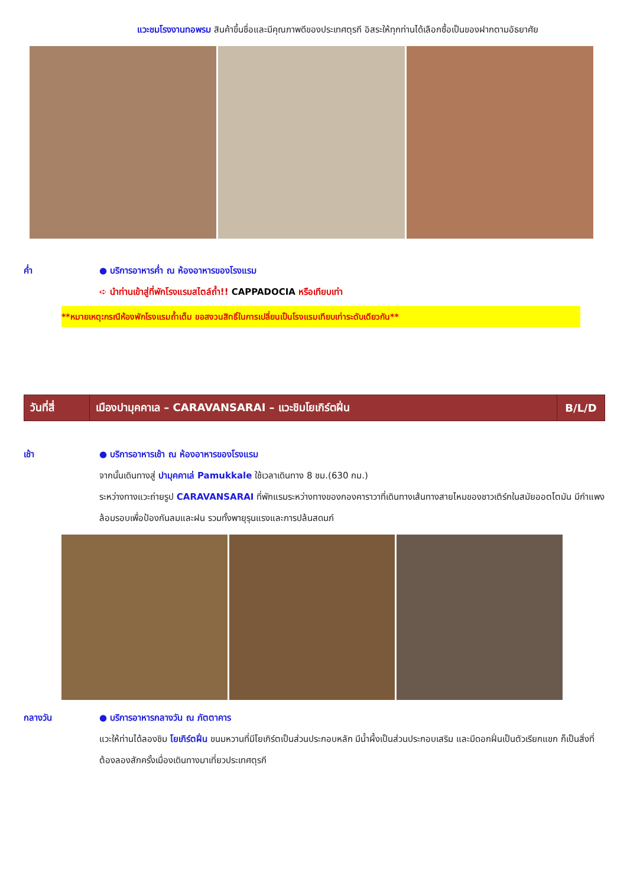แวะชมโรงงานทอพรม สินค้าขึ้นชื่อและมีคุณภาพดีของประเทศตุรกี อิสระให้ทุกท่านได้เลือกซื้อเป็นของฝากตามอัธยาศัย
ค่ำ ● บริการอาหารค่ำ ณ ห้องอาหารของโรงแรม
➪ นำท่านเข้าสู่ที่พักโรงแรมสไตล์ถ้ำ!! CAPPADOCIA หรือเทียบเท่า
**หมายเหตุ:กรณีห้องพักโรงแรมถ้ำเต็ม ขอสงวนสิทธิ์ในการเปลี่ยนเป็นโรงแรมเทียบเท่าระดับเดียวกัน**
| วันที่สี่ | เมืองปามุคคาเล – CARAVANSARAI – แวะชิมโยเกิร์ตฝิ่น | B/L/D |
เช้า ● บริการอาหารเช้า ณ ห้องอาหารของโรงแรม
จากนั้นเดินทางสู่ ปามุคคาเล่ Pamukkale ใช้เวลาเดินทาง 8 ชม.(630 กม.)
ระหว่างทางแวะถ่ายรูป CARAVANSARAI ที่พักแรมระหว่างทางของกองคาราวาที่เดินทางเส้นทางสายไหมของชาวเติร์กในสมัยออตโตมัน มีกำแพงล้อมรอบเพื่อป้องกันลมและฝน รวมทั้งพายุรุนแรงและการปล้นสดมภ์
กลางวัน ● บริการอาหารกลางวัน ณ ภัตตาคาร
แวะให้ท่านได้ลองชิม โยเกิร์ตฝิ่น ขนมหวานที่มีโยเกิร์ตเป็นส่วนประกอบหลัก มีน้ำผึ้งเป็นส่วนประกอบเสริม และมีดอกฝิ่นเป็นตัวเรียกแขก ก็เป็นสิ่งที่ต้องลองสักครั้งเมื่องเดินทางมาเที่ยวประเทศตุรกี